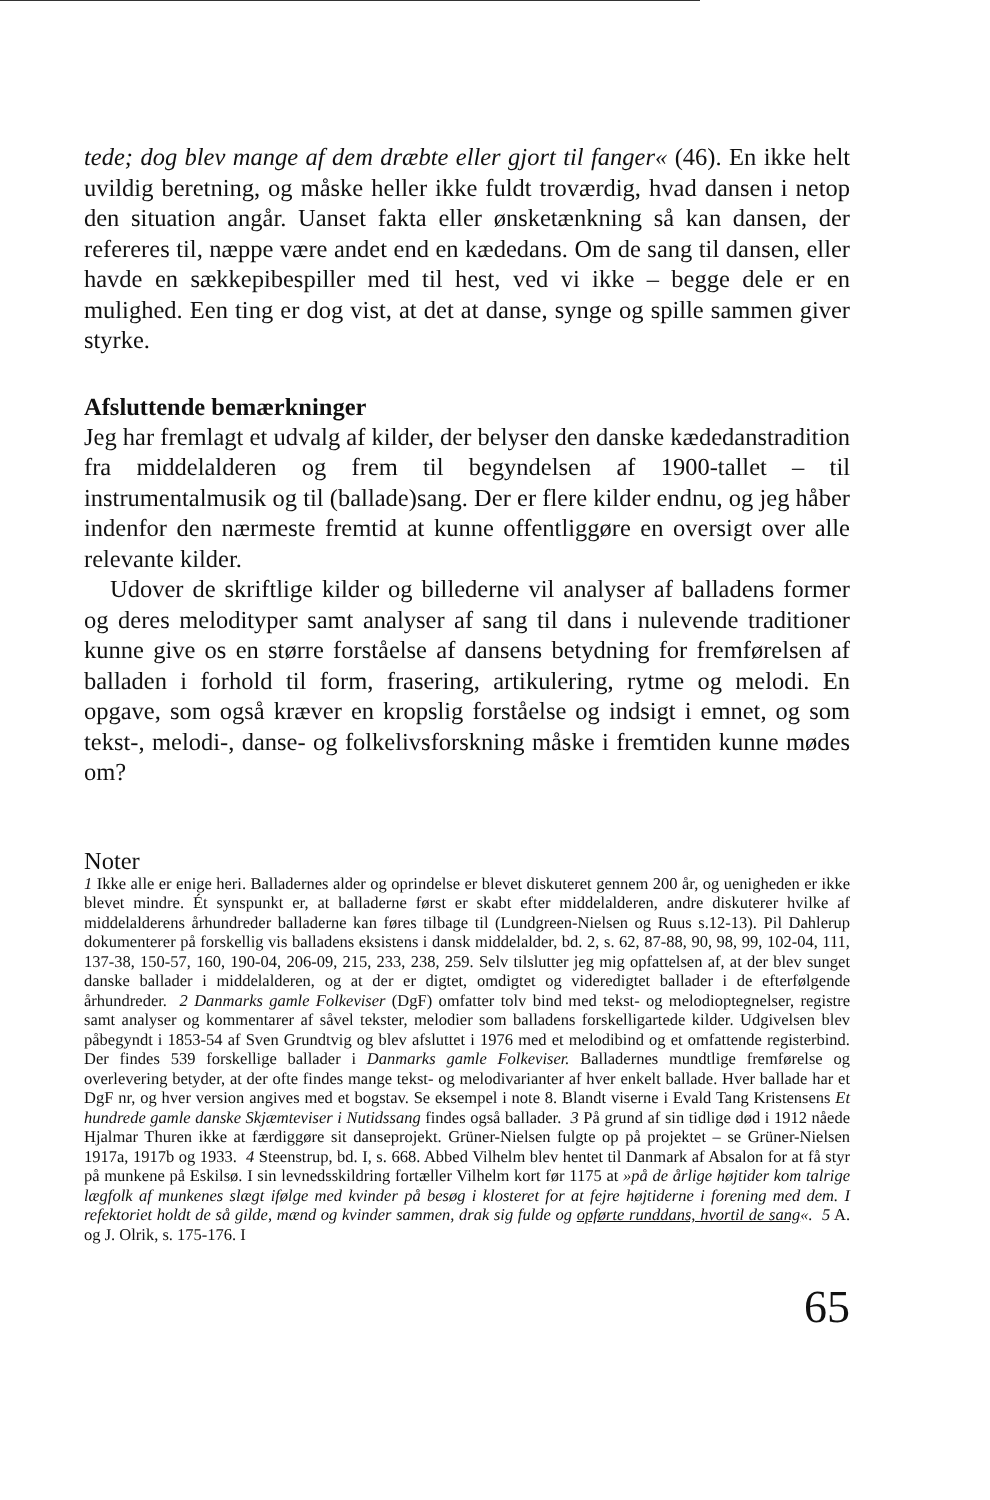tede; dog blev mange af dem dræbte eller gjort til fanger« (46). En ikke helt uvildig beretning, og måske heller ikke fuldt troværdig, hvad dansen i netop den situation angår. Uanset fakta eller ønsketænkning så kan dansen, der refereres til, næppe være andet end en kædedans. Om de sang til dansen, eller havde en sækkepibespiller med til hest, ved vi ikke – begge dele er en mulighed. Een ting er dog vist, at det at danse, synge og spille sammen giver styrke.
Afsluttende bemærkninger
Jeg har fremlagt et udvalg af kilder, der belyser den danske kædedanstradition fra middelalderen og frem til begyndelsen af 1900-tallet – til instrumentalmusik og til (ballade)sang. Der er flere kilder endnu, og jeg håber indenfor den nærmeste fremtid at kunne offentliggøre en oversigt over alle relevante kilder.
Udover de skriftlige kilder og billederne vil analyser af balladens former og deres melodityper samt analyser af sang til dans i nulevende traditioner kunne give os en større forståelse af dansens betydning for fremførelsen af balladen i forhold til form, frasering, artikulering, rytme og melodi. En opgave, som også kræver en kropslig forståelse og indsigt i emnet, og som tekst-, melodi-, danse- og folkelivsforskning måske i fremtiden kunne mødes om?
Noter
1 Ikke alle er enige heri. Balladernes alder og oprindelse er blevet diskuteret gennem 200 år, og uenigheden er ikke blevet mindre. Ét synspunkt er, at balladerne først er skabt efter middelalderen, andre diskuterer hvilke af middelalderens århundreder balladerne kan føres tilbage til (Lundgreen-Nielsen og Ruus s.12-13). Pil Dahlerup dokumenterer på forskellig vis balladens eksistens i dansk middelalder, bd. 2, s. 62, 87-88, 90, 98, 99, 102-04, 111, 137-38, 150-57, 160, 190-04, 206-09, 215, 233, 238, 259. Selv tilslutter jeg mig opfattelsen af, at der blev sunget danske ballader i middelalderen, og at der er digtet, omdigtet og videredigtet ballader i de efterfølgende århundreder. 2 Danmarks gamle Folkeviser (DgF) omfatter tolv bind med tekst- og melodioptegnelser, registre samt analyser og kommentarer af såvel tekster, melodier som balladens forskelligartede kilder. Udgivelsen blev påbegyndt i 1853-54 af Sven Grundtvig og blev afsluttet i 1976 med et melodibind og et omfattende registerbind. Der findes 539 forskellige ballader i Danmarks gamle Folkeviser. Balladernes mundtlige fremførelse og overlevering betyder, at der ofte findes mange tekst- og melodivarianter af hver enkelt ballade. Hver ballade har et DgF nr, og hver version angives med et bogstav. Se eksempel i note 8. Blandt viserne i Evald Tang Kristensens Et hundrede gamle danske Skjæmteviser i Nutidssang findes også ballader. 3 På grund af sin tidlige død i 1912 nåede Hjalmar Thuren ikke at færdiggøre sit danseprojekt. Grüner-Nielsen fulgte op på projektet – se Grüner-Nielsen 1917a, 1917b og 1933. 4 Steenstrup, bd. I, s. 668. Abbed Vilhelm blev hentet til Danmark af Absalon for at få styr på munkene på Eskilsø. I sin levnedsskildring fortæller Vilhelm kort før 1175 at »på de årlige højtider kom talrige lægfolk af munkenes slægt ifølge med kvinder på besøg i klosteret for at fejre højtiderne i forening med dem. I refektoriet holdt de så gilde, mænd og kvinder sammen, drak sig fulde og opførte runddans, hvortil de sang«. 5 A. og J. Olrik, s. 175-176. I
65